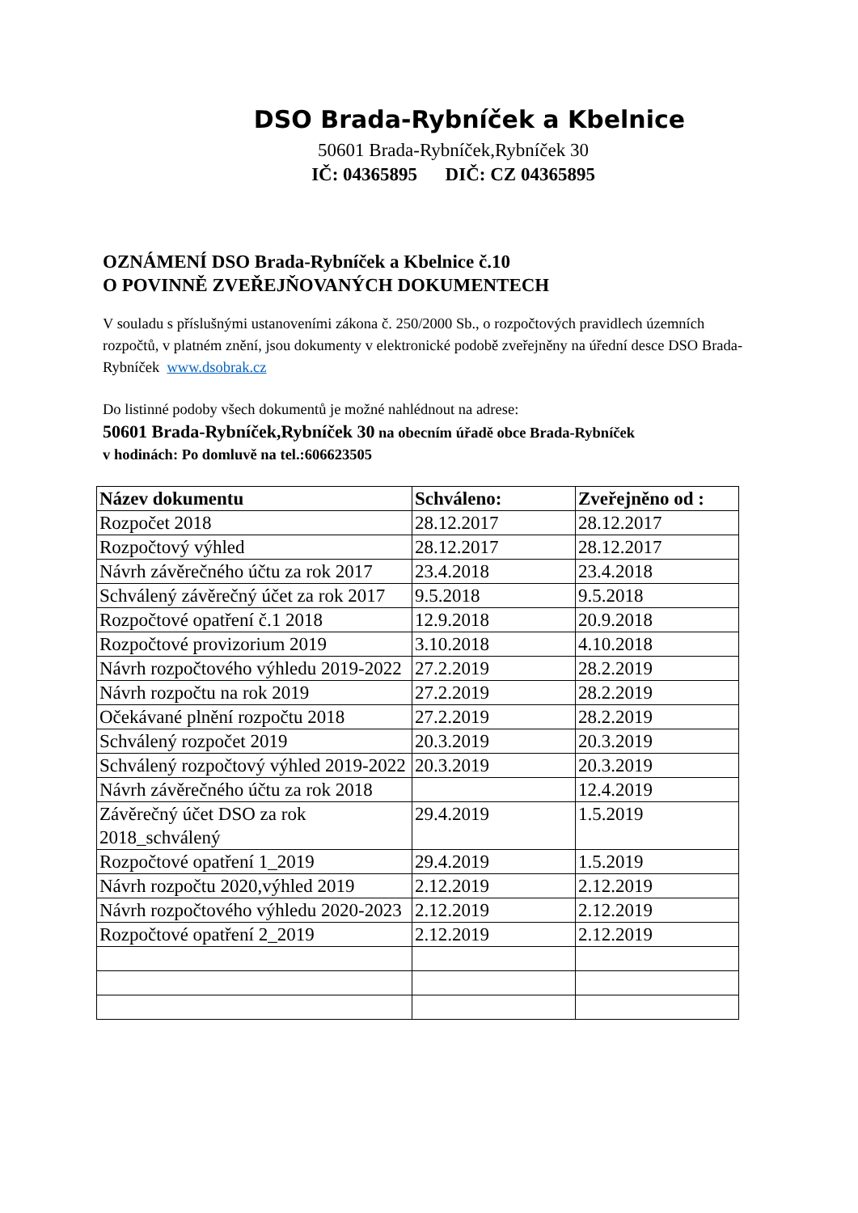DSO Brada-Rybníček a Kbelnice
50601 Brada-Rybníček,Rybníček 30
IČ: 04365895 DIČ: CZ 04365895
OZNÁMENÍ DSO Brada-Rybníček a Kbelnice č.10
O POVINNĚ ZVEŘEJŇOVANÝCH DOKUMENTECH
V souladu s příslušnými ustanoveními zákona č. 250/2000 Sb., o rozpočtových pravidlech územních rozpočtů, v platném znění, jsou dokumenty v elektronické podobě zveřejněny na úřední desce DSO Brada-Rybníček www.dsobrak.cz
Do listinné podoby všech dokumentů je možné nahlédnout na adrese:
50601 Brada-Rybníček,Rybníček 30 na obecním úřadě obce Brada-Rybníček
v hodinách: Po domluvě na tel.:606623505
| Název dokumentu | Schváleno: | Zveřejněno od : |
| --- | --- | --- |
| Rozpočet 2018 | 28.12.2017 | 28.12.2017 |
| Rozpočtový výhled | 28.12.2017 | 28.12.2017 |
| Návrh závěrečného účtu za rok 2017 | 23.4.2018 | 23.4.2018 |
| Schválený závěrečný účet za rok 2017 | 9.5.2018 | 9.5.2018 |
| Rozpočtové opatření č.1 2018 | 12.9.2018 | 20.9.2018 |
| Rozpočtové provizorium 2019 | 3.10.2018 | 4.10.2018 |
| Návrh rozpočtového výhledu 2019-2022 | 27.2.2019 | 28.2.2019 |
| Návrh rozpočtu na rok 2019 | 27.2.2019 | 28.2.2019 |
| Očekávané plnění rozpočtu 2018 | 27.2.2019 | 28.2.2019 |
| Schválený rozpočet 2019 | 20.3.2019 | 20.3.2019 |
| Schválený rozpočtový výhled 2019-2022 | 20.3.2019 | 20.3.2019 |
| Návrh závěrečného účtu za rok 2018 | | 12.4.2019 |
| Závěrečný účet DSO za rok 2018_schválený | 29.4.2019 | 1.5.2019 |
| Rozpočtové opatření 1_2019 | 29.4.2019 | 1.5.2019 |
| Návrh rozpočtu 2020,výhled 2019 | 2.12.2019 | 2.12.2019 |
| Návrh rozpočtového výhledu 2020-2023 | 2.12.2019 | 2.12.2019 |
| Rozpočtové opatření 2_2019 | 2.12.2019 | 2.12.2019 |